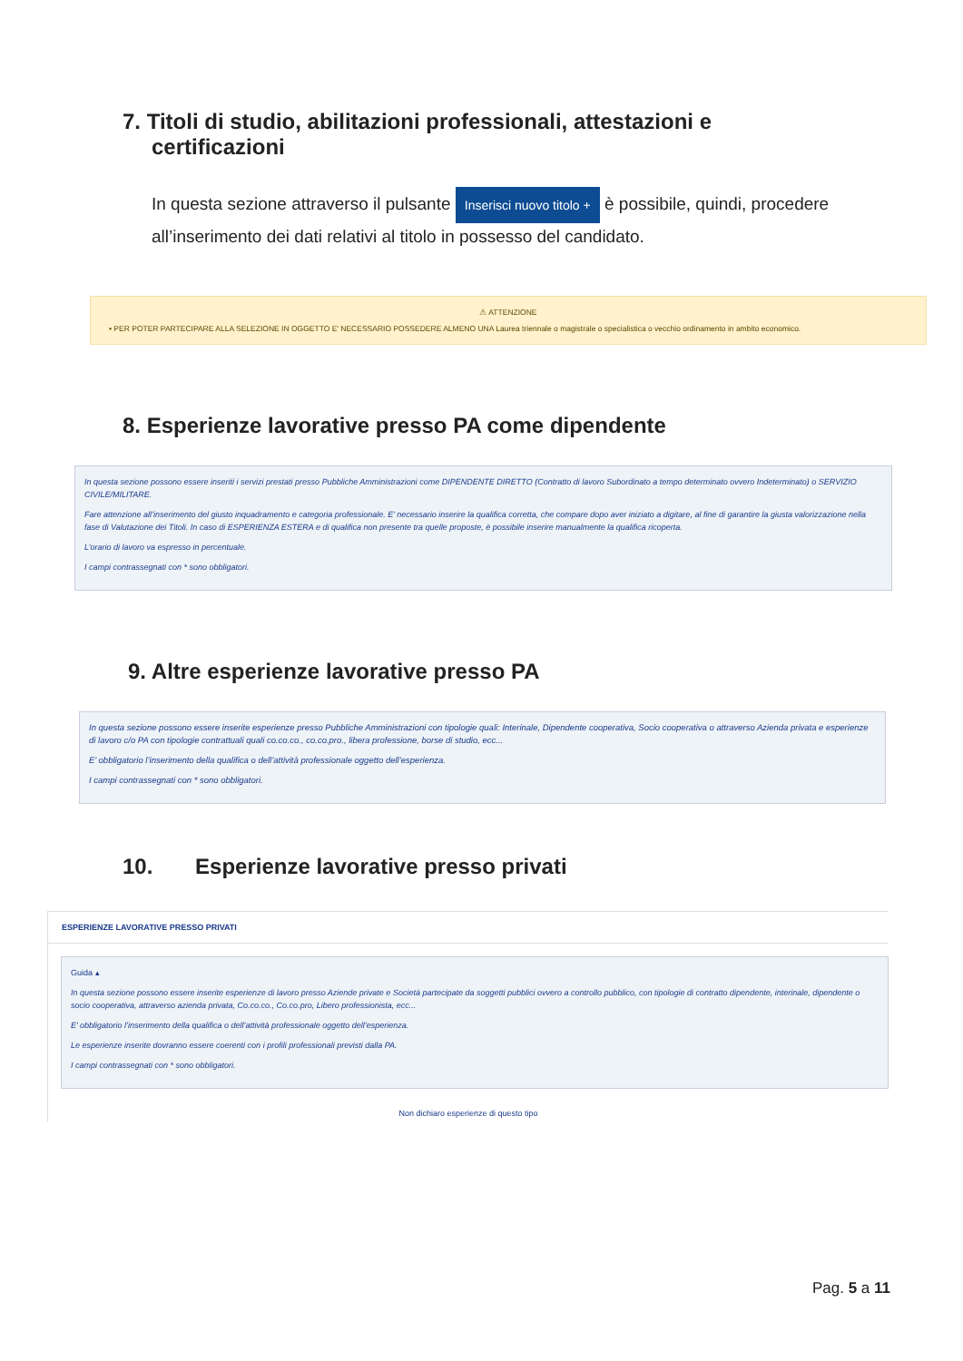7. Titoli di studio, abilitazioni professionali, attestazioni e
certificazioni
In questa sezione attraverso il pulsante Inserisci nuovo titolo + è possibile, quindi, procedere all’inserimento dei dati relativi al titolo in possesso del candidato.
⚠ ATTENZIONE
▪ PER POTER PARTECIPARE ALLA SELEZIONE IN OGGETTO E' NECESSARIO POSSEDERE ALMENO UNA Laurea triennale o magistrale o specialistica o vecchio ordinamento in ambito economico.
8. Esperienze lavorative presso PA come dipendente
In questa sezione possono essere inseriti i servizi prestati presso Pubbliche Amministrazioni come DIPENDENTE DIRETTO (Contratto di lavoro Subordinato a tempo determinato ovvero Indeterminato) o SERVIZIO CIVILE/MILITARE.
Fare attenzione all’inserimento del giusto inquadramento e categoria professionale. E’ necessario inserire la qualifica corretta, che compare dopo aver iniziato a digitare, al fine di garantire la giusta valorizzazione nella fase di Valutazione dei Titoli. In caso di ESPERIENZA ESTERA e di qualifica non presente tra quelle proposte, è possibile inserire manualmente la qualifica ricoperta.
L’orario di lavoro va espresso in percentuale.
I campi contrassegnati con * sono obbligatori.
9. Altre esperienze lavorative presso PA
In questa sezione possono essere inserite esperienze presso Pubbliche Amministrazioni con tipologie quali: Interinale, Dipendente cooperativa, Socio cooperativa o attraverso Azienda privata e esperienze di lavoro c/o PA con tipologie contrattuali quali co.co.co., co.co.pro., libera professione, borse di studio, ecc...
E’ obbligatorio l’inserimento della qualifica o dell’attività professionale oggetto dell’esperienza.
I campi contrassegnati con * sono obbligatori.
10. Esperienze lavorative presso privati
ESPERIENZE LAVORATIVE PRESSO PRIVATI
Guida ▴
In questa sezione possono essere inserite esperienze di lavoro presso Aziende private e Società partecipate da soggetti pubblici ovvero a controllo pubblico, con tipologie di contratto dipendente, interinale, dipendente o socio cooperativa, attraverso azienda privata, Co.co.co., Co.co.pro, Libero professionista, ecc...
E’ obbligatorio l’inserimento della qualifica o dell’attività professionale oggetto dell’esperienza.
Le esperienze inserite dovranno essere coerenti con i profili professionali previsti dalla PA.
I campi contrassegnati con * sono obbligatori.
Non dichiaro esperienze di questo tipo
Pag. 5 a 11